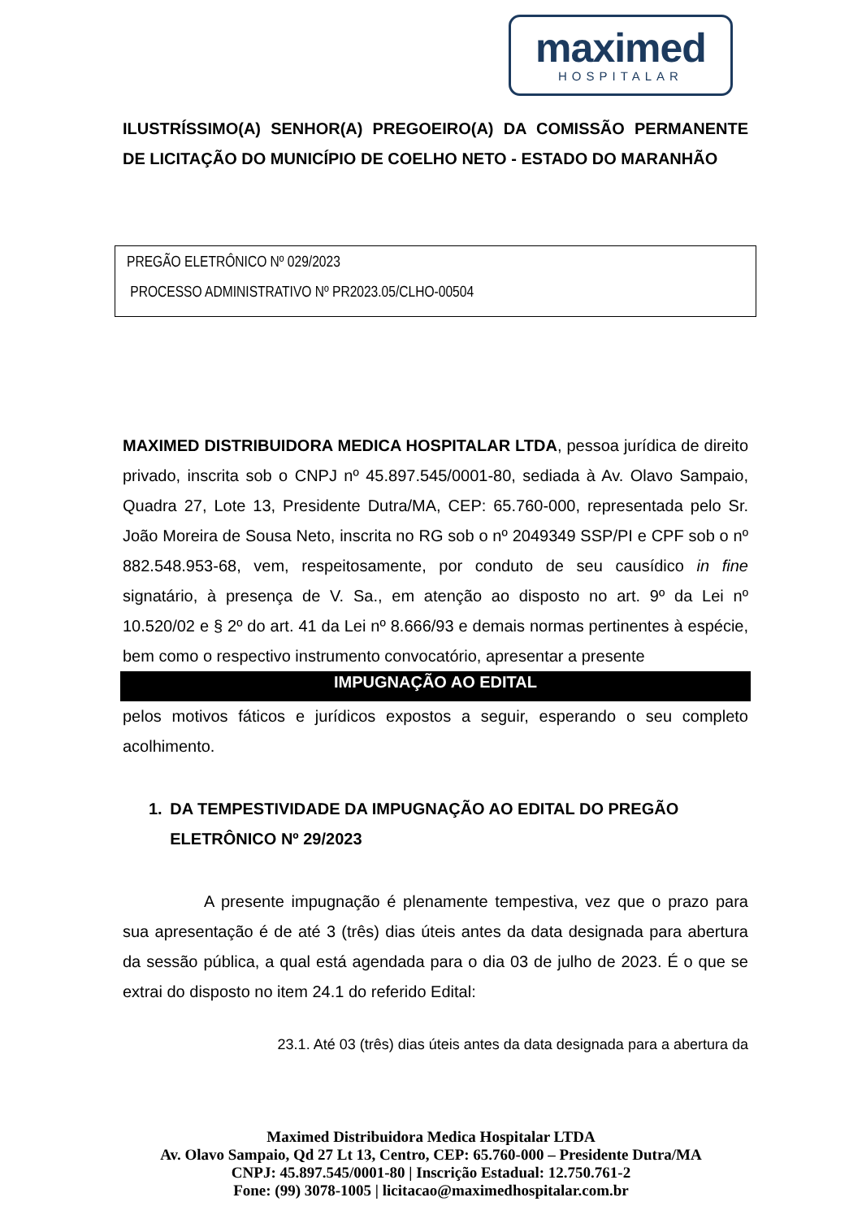maximed
HOSPITALAR
ILUSTRÍSSIMO(A) SENHOR(A) PREGOEIRO(A) DA COMISSÃO PERMANENTE DE LICITAÇÃO DO MUNICÍPIO DE COELHO NETO - ESTADO DO MARANHÃO
PREGÃO ELETRÔNICO Nº 029/2023
PROCESSO ADMINISTRATIVO Nº PR2023.05/CLHO-00504
MAXIMED DISTRIBUIDORA MEDICA HOSPITALAR LTDA, pessoa jurídica de direito privado, inscrita sob o CNPJ nº 45.897.545/0001-80, sediada à Av. Olavo Sampaio, Quadra 27, Lote 13, Presidente Dutra/MA, CEP: 65.760-000, representada pelo Sr. João Moreira de Sousa Neto, inscrita no RG sob o nº 2049349 SSP/PI e CPF sob o nº 882.548.953-68, vem, respeitosamente, por conduto de seu causídico in fine signatário, à presença de V. Sa., em atenção ao disposto no art. 9º da Lei nº 10.520/02 e § 2º do art. 41 da Lei nº 8.666/93 e demais normas pertinentes à espécie, bem como o respectivo instrumento convocatório, apresentar a presente
IMPUGNAÇÃO AO EDITAL
pelos motivos fáticos e jurídicos expostos a seguir, esperando o seu completo acolhimento.
1. DA TEMPESTIVIDADE DA IMPUGNAÇÃO AO EDITAL DO PREGÃO ELETRÔNICO Nº 29/2023
A presente impugnação é plenamente tempestiva, vez que o prazo para sua apresentação é de até 3 (três) dias úteis antes da data designada para abertura da sessão pública, a qual está agendada para o dia 03 de julho de 2023. É o que se extrai do disposto no item 24.1 do referido Edital:
23.1. Até 03 (três) dias úteis antes da data designada para a abertura da
Maximed Distribuidora Medica Hospitalar LTDA
Av. Olavo Sampaio, Qd 27 Lt 13, Centro, CEP: 65.760-000 – Presidente Dutra/MA
CNPJ: 45.897.545/0001-80 | Inscrição Estadual: 12.750.761-2
Fone: (99) 3078-1005 | licitacao@maximedhospitalar.com.br